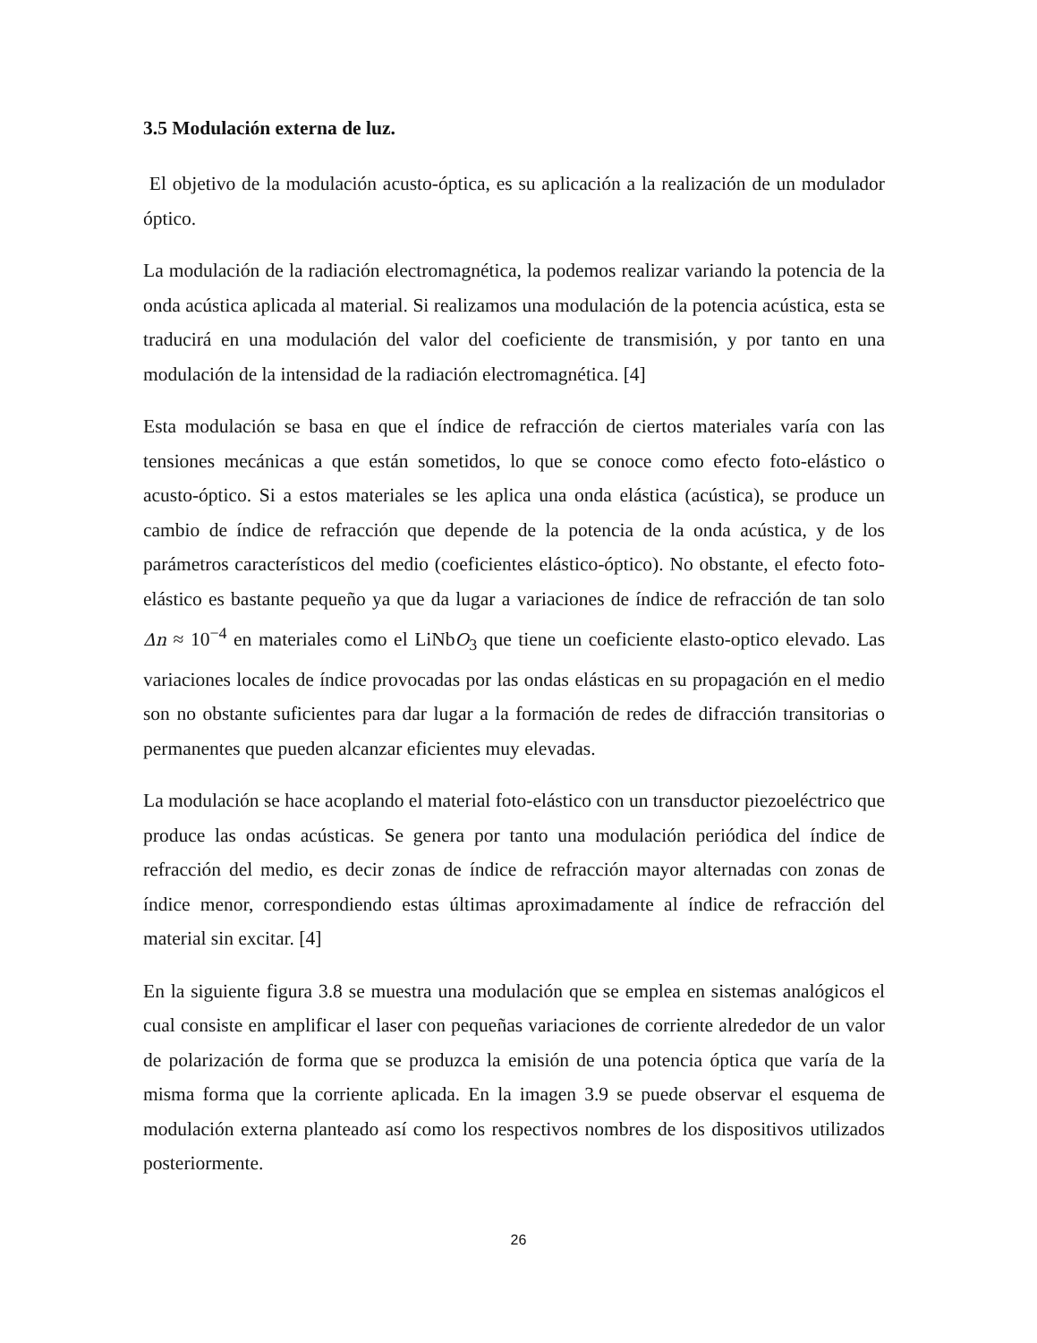3.5 Modulación externa de luz.
El objetivo de la modulación acusto-óptica, es su aplicación a la realización de un modulador óptico.
La modulación de la radiación electromagnética, la podemos realizar variando la potencia de la onda acústica aplicada al material. Si realizamos una modulación de la potencia acústica, esta se traducirá en una modulación del valor del coeficiente de transmisión, y por tanto en una modulación de la intensidad de la radiación electromagnética. [4]
Esta modulación se basa en que el índice de refracción de ciertos materiales varía con las tensiones mecánicas a que están sometidos, lo que se conoce como efecto foto-elástico o acusto-óptico. Si a estos materiales se les aplica una onda elástica (acústica), se produce un cambio de índice de refracción que depende de la potencia de la onda acústica, y de los parámetros característicos del medio (coeficientes elástico-óptico). No obstante, el efecto foto-elástico es bastante pequeño ya que da lugar a variaciones de índice de refracción de tan solo Δn ≈ 10<sup>−4</sup> en materiales como el LiNbO<sub>3</sub> que tiene un coeficiente elasto-optico elevado. Las variaciones locales de índice provocadas por las ondas elásticas en su propagación en el medio son no obstante suficientes para dar lugar a la formación de redes de difracción transitorias o permanentes que pueden alcanzar eficientes muy elevadas.
La modulación se hace acoplando el material foto-elástico con un transductor piezoeléctrico que produce las ondas acústicas. Se genera por tanto una modulación periódica del índice de refracción del medio, es decir zonas de índice de refracción mayor alternadas con zonas de índice menor, correspondiendo estas últimas aproximadamente al índice de refracción del material sin excitar. [4]
En la siguiente figura 3.8 se muestra una modulación que se emplea en sistemas analógicos el cual consiste en amplificar el laser con pequeñas variaciones de corriente alrededor de un valor de polarización de forma que se produzca la emisión de una potencia óptica que varía de la misma forma que la corriente aplicada. En la imagen 3.9 se puede observar el esquema de modulación externa planteado así como los respectivos nombres de los dispositivos utilizados posteriormente.
26